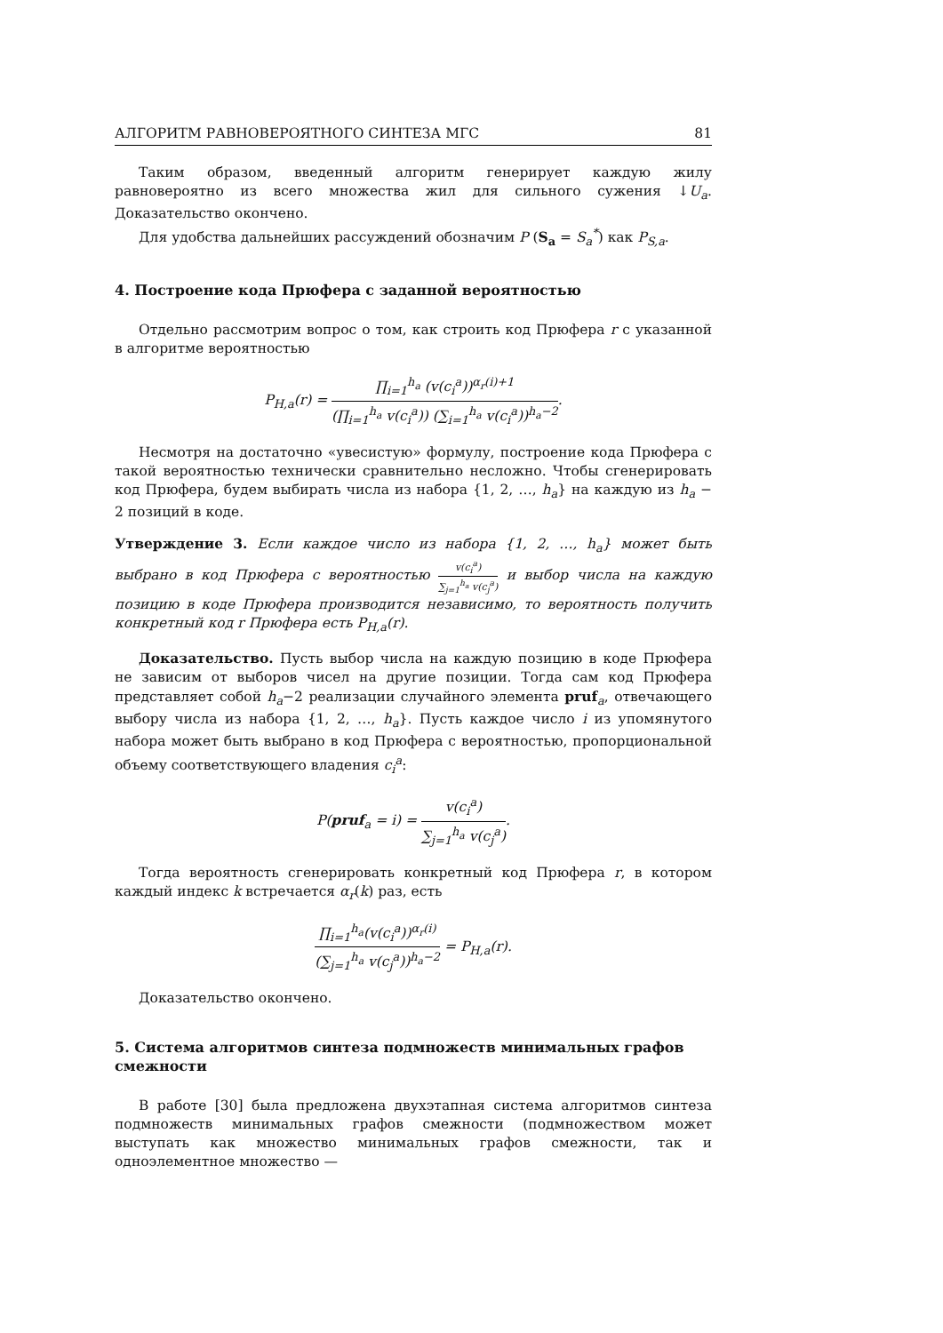АЛГОРИТМ РАВНОВЕРОЯТНОГО СИНТЕЗА МГС 81
Таким образом, введенный алгоритм генерирует каждую жилу равновероятно из всего множества жил для сильного сужения ↓U<sub>a</sub>. Доказательство окончено.
Для удобства дальнейших рассуждений обозначим P (S<sub>a</sub> = S<sub>a</sub><sup>*</sup>) как P<sub>S,a</sub>.
4. Построение кода Прюфера с заданной вероятностью
Отдельно рассмотрим вопрос о том, как строить код Прюфера r с указанной в алгоритме вероятностью
P<sub>H,a</sub>(r) = ∏<sub>i=1</sub><sup>h<sub>a</sub></sup> (v(c<sub>i</sub><sup>a</sup>))<sup>α<sub>r</sub>(i)+1</sup> (∏<sub>i=1</sub><sup>h<sub>a</sub></sup> v(c<sub>i</sub><sup>a</sup>)) (∑<sub>i=1</sub><sup>h<sub>a</sub></sup> v(c<sub>i</sub><sup>a</sup>))<sup>h<sub>a</sub>−2</sup>.
Несмотря на достаточно «увесистую» формулу, построение кода Прюфера с такой вероятностью технически сравнительно несложно. Чтобы сгенерировать код Прюфера, будем выбирать числа из набора {1, 2, …, h<sub>a</sub>} на каждую из h<sub>a</sub> − 2 позиций в коде.
Утверждение 3. Если каждое число из набора {1, 2, …, h<sub>a</sub>} может быть выбрано в код Прюфера с вероятностью v(c<sub>i</sub><sup>a</sup>) ∑<sub>j=1</sub><sup>h<sub>a</sub></sup> v(c<sub>j</sub><sup>a</sup>) и выбор числа на каждую позицию в коде Прюфера производится независимо, то вероятность получить конкретный код r Прюфера есть P<sub>H,a</sub>(r).
Доказательство. Пусть выбор числа на каждую позицию в коде Прюфера не зависим от выборов чисел на другие позиции. Тогда сам код Прюфера представляет собой h<sub>a</sub>−2 реализации случайного элемента pruf<sub>a</sub>, отвечающего выбору числа из набора {1, 2, …, h<sub>a</sub>}. Пусть каждое число i из упомянутого набора может быть выбрано в код Прюфера с вероятностью, пропорциональной объему соответствующего владения c<sub>i</sub><sup>a</sup>:
P(pruf<sub>a</sub> = i) = v(c<sub>i</sub><sup>a</sup>) ∑<sub>j=1</sub><sup>h<sub>a</sub></sup> v(c<sub>j</sub><sup>a</sup>).
Тогда вероятность сгенерировать конкретный код Прюфера r, в котором каждый индекс k встречается α<sub>r</sub>(k) раз, есть
∏<sub>i=1</sub><sup>h<sub>a</sub></sup>(v(c<sub>i</sub><sup>a</sup>))<sup>α<sub>r</sub>(i)</sup> (∑<sub>j=1</sub><sup>h<sub>a</sub></sup> v(c<sub>j</sub><sup>a</sup>))<sup>h<sub>a</sub>−2</sup> = P<sub>H,a</sub>(r).
Доказательство окончено.
5. Система алгоритмов синтеза подмножеств минимальных графов смежности
В работе [30] была предложена двухэтапная система алгоритмов синтеза подмножеств минимальных графов смежности (подмножеством может выступать как множество минимальных графов смежности, так и одноэлементное множество —